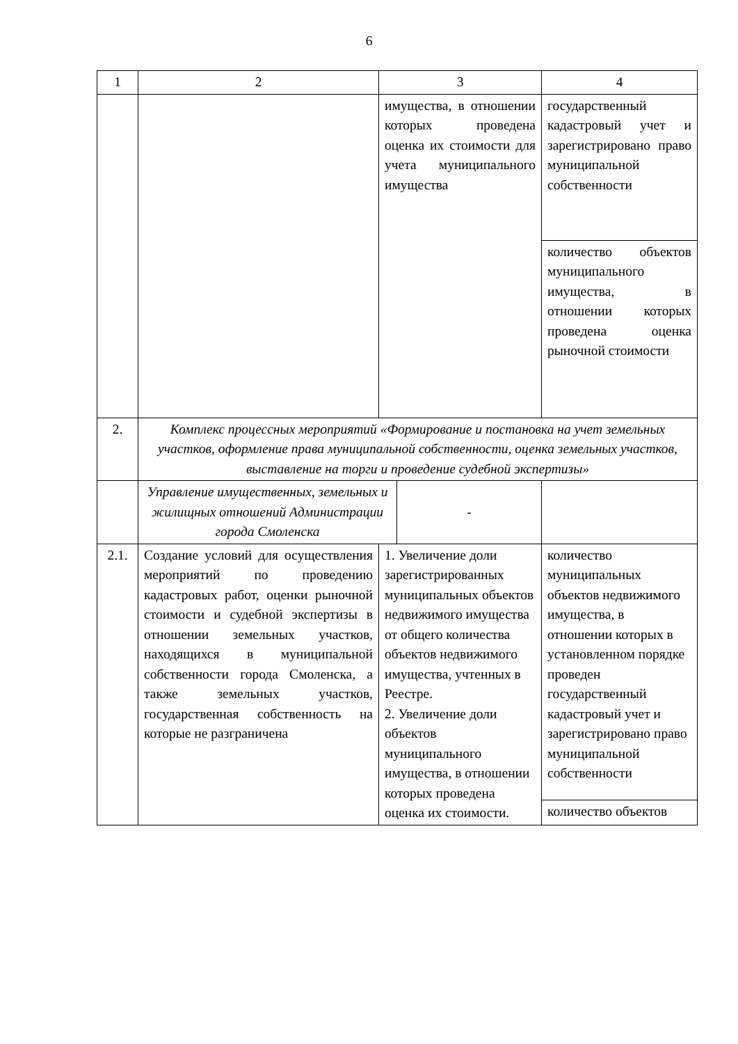6
| 1 | 2 | 3 | 4 |
| | | имущества, в отношении которых проведена оценка их стоимости для учета муниципального имущества | государственный кадастровый учет и зарегистрировано право муниципальной собственности |
| | | | количество объектов муниципального имущества, в отношении которых проведена оценка рыночной стоимости |
| 2. | Комплекс процессных мероприятий «Формирование и постановка на учет земельных участков, оформление права муниципальной собственности, оценка земельных участков, выставление на торги и проведение судебной экспертизы» | | |
| | / Управление имущественных, земельных и жилищных отношений Администрации города Смоленска / - / | | |
| 2.1. | Создание условий для осуществления мероприятий по проведению кадастровых работ, оценки рыночной стоимости и судебной экспертизы в отношении земельных участков, находящихся в муниципальной собственности города Смоленска, а также земельных участков, государственная собственность на которые не разграничена | 1. Увеличение доли зарегистрированных муниципальных объектов недвижимого имущества от общего количества объектов недвижимого имущества, учтенных в Реестре. 2. Увеличение доли объектов муниципального имущества, в отношении которых проведена оценка их стоимости. | количество муниципальных объектов недвижимого имущества, в отношении которых в установленном порядке проведен государственный кадастровый учет и зарегистрировано право муниципальной собственности |
| | | | количество объектов |